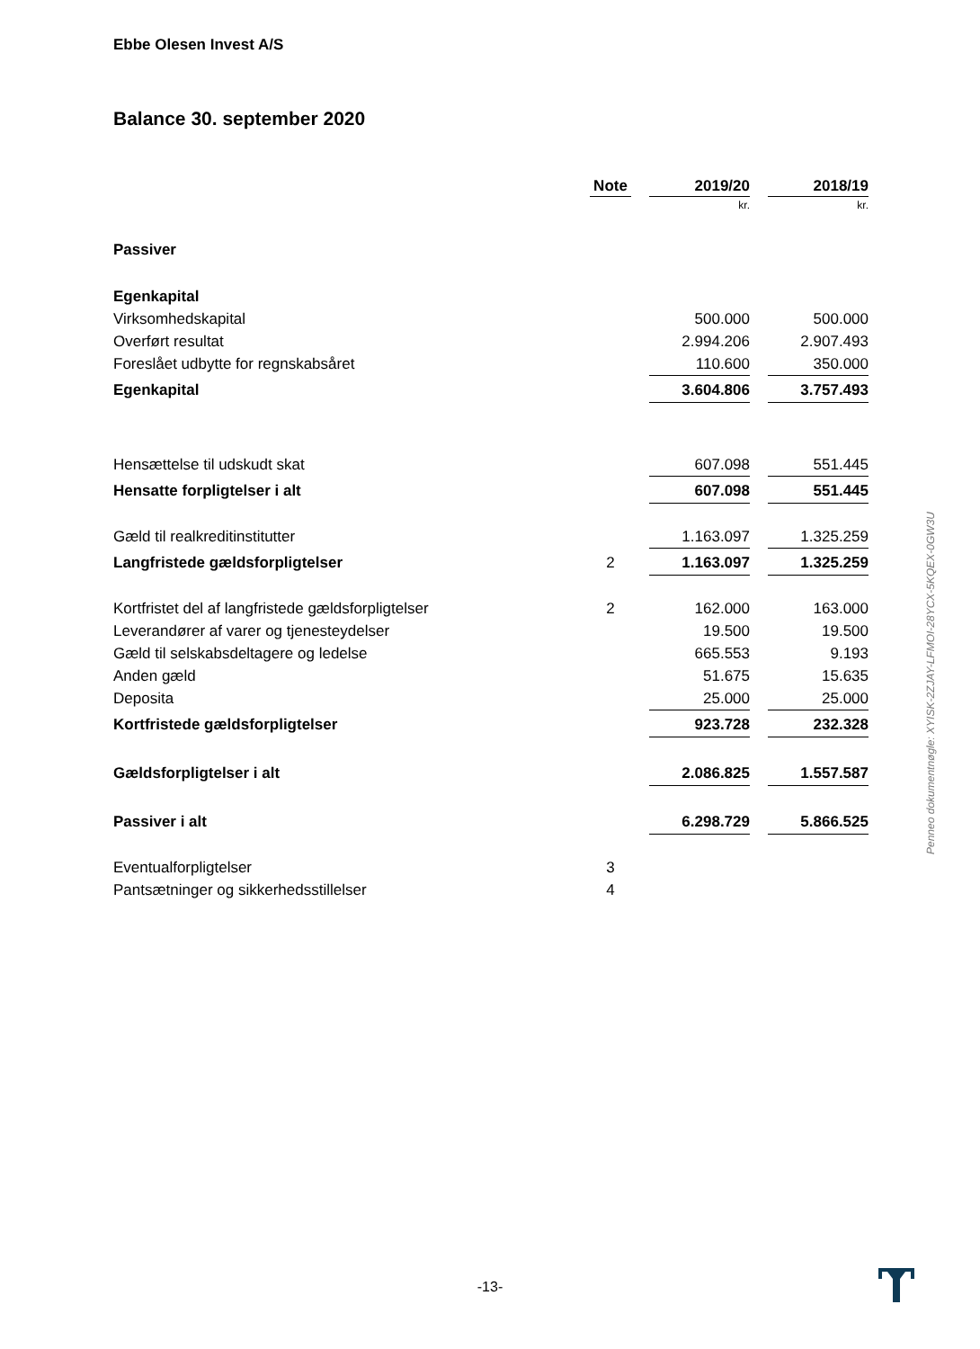Ebbe Olesen Invest A/S
Balance 30. september 2020
| | Note | | 2019/20 | | 2018/19 |
| | | | kr. | | kr. |
| Passiver | | | | | |
| Egenkapital | | | | | |
| Virksomhedskapital | | | 500.000 | | 500.000 |
| Overført resultat | | | 2.994.206 | | 2.907.493 |
| Foreslået udbytte for regnskabsåret | | | 110.600 | | 350.000 |
| Egenkapital | | | 3.604.806 | | 3.757.493 |
| Hensættelse til udskudt skat | | | 607.098 | | 551.445 |
| Hensatte forpligtelser i alt | | | 607.098 | | 551.445 |
| Gæld til realkreditinstitutter | | | 1.163.097 | | 1.325.259 |
| Langfristede gældsforpligtelser | 2 | | 1.163.097 | | 1.325.259 |
| Kortfristet del af langfristede gældsforpligtelser | 2 | | 162.000 | | 163.000 |
| Leverandører af varer og tjenesteydelser | | | 19.500 | | 19.500 |
| Gæld til selskabsdeltagere og ledelse | | | 665.553 | | 9.193 |
| Anden gæld | | | 51.675 | | 15.635 |
| Deposita | | | 25.000 | | 25.000 |
| Kortfristede gældsforpligtelser | | | 923.728 | | 232.328 |
| Gældsforpligtelser i alt | | | 2.086.825 | | 1.557.587 |
| Passiver i alt | | | 6.298.729 | | 5.866.525 |
| Eventualforpligtelser | 3 | | | | |
| Pantsætninger og sikkerhedsstillelser | 4 | | | | |
Penneo dokumentnøgle: XYISK-2ZJAY-LFMOI-28YCX-5KQEX-0GW3U
-13-